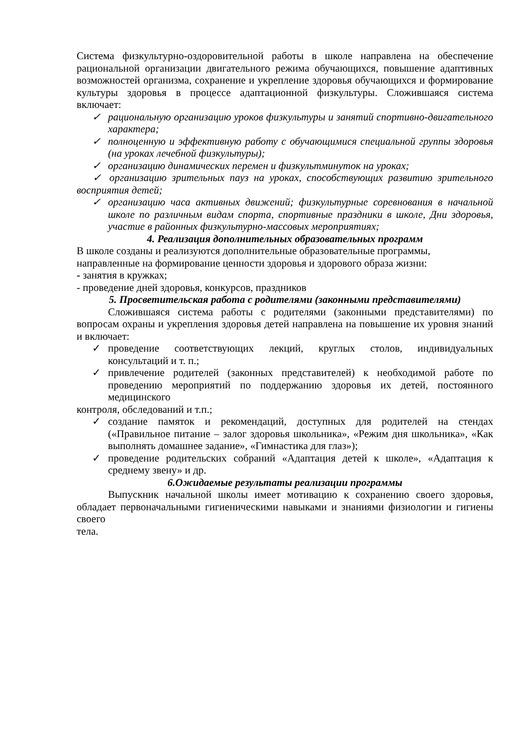Система физкультурно-оздоровительной работы в школе направлена на обеспечение рациональной организации двигательного режима обучающихся, повышение адаптивных возможностей организма, сохранение и укрепление здоровья обучающихся и формирование культуры здоровья в процессе адаптационной физкультуры. Сложившаяся система включает:
✓ рациональную организацию уроков физкультуры и занятий спортивно-двигательного характера;
✓ полноценную и эффективную работу с обучающимися специальной группы здоровья (на уроках лечебной физкультуры);
✓ организацию динамических перемен и физкультминуток на уроках;
✓ организацию зрительных пауз на уроках, способствующих развитию зрительного восприятия детей;
✓ организацию часа активных движений; физкультурные соревнования в начальной школе по различным видам спорта, спортивные праздники в школе, Дни здоровья, участие в районных физкультурно-массовых мероприятиях;
4. Реализация дополнительных образовательных программ
В школе созданы и реализуются дополнительные образовательные программы, направленные на формирование ценности здоровья и здорового образа жизни:
- занятия в кружках;
- проведение дней здоровья, конкурсов, праздников
5. Просветительская работа с родителями (законными представителями)
Сложившаяся система работы с родителями (законными представителями) по вопросам охраны и укрепления здоровья детей направлена на повышение их уровня знаний и включает:
✓ проведение соответствующих лекций, круглых столов, индивидуальных консультаций и т. п.;
✓ привлечение родителей (законных представителей) к необходимой работе по проведению мероприятий по поддержанию здоровья их детей, постоянного медицинского
контроля, обследований и т.п.;
✓ создание памяток и рекомендаций, доступных для родителей на стендах («Правильное питание – залог здоровья школьника», «Режим дня школьника», «Как выполнять домашнее задание», «Гимнастика для глаз»);
✓ проведение родительских собраний «Адаптация детей к школе», «Адаптация к среднему звену» и др.
6.Ожидаемые результаты реализации программы
Выпускник начальной школы имеет мотивацию к сохранению своего здоровья, обладает первоначальными гигиеническими навыками и знаниями физиологии и гигиены своего
тела.